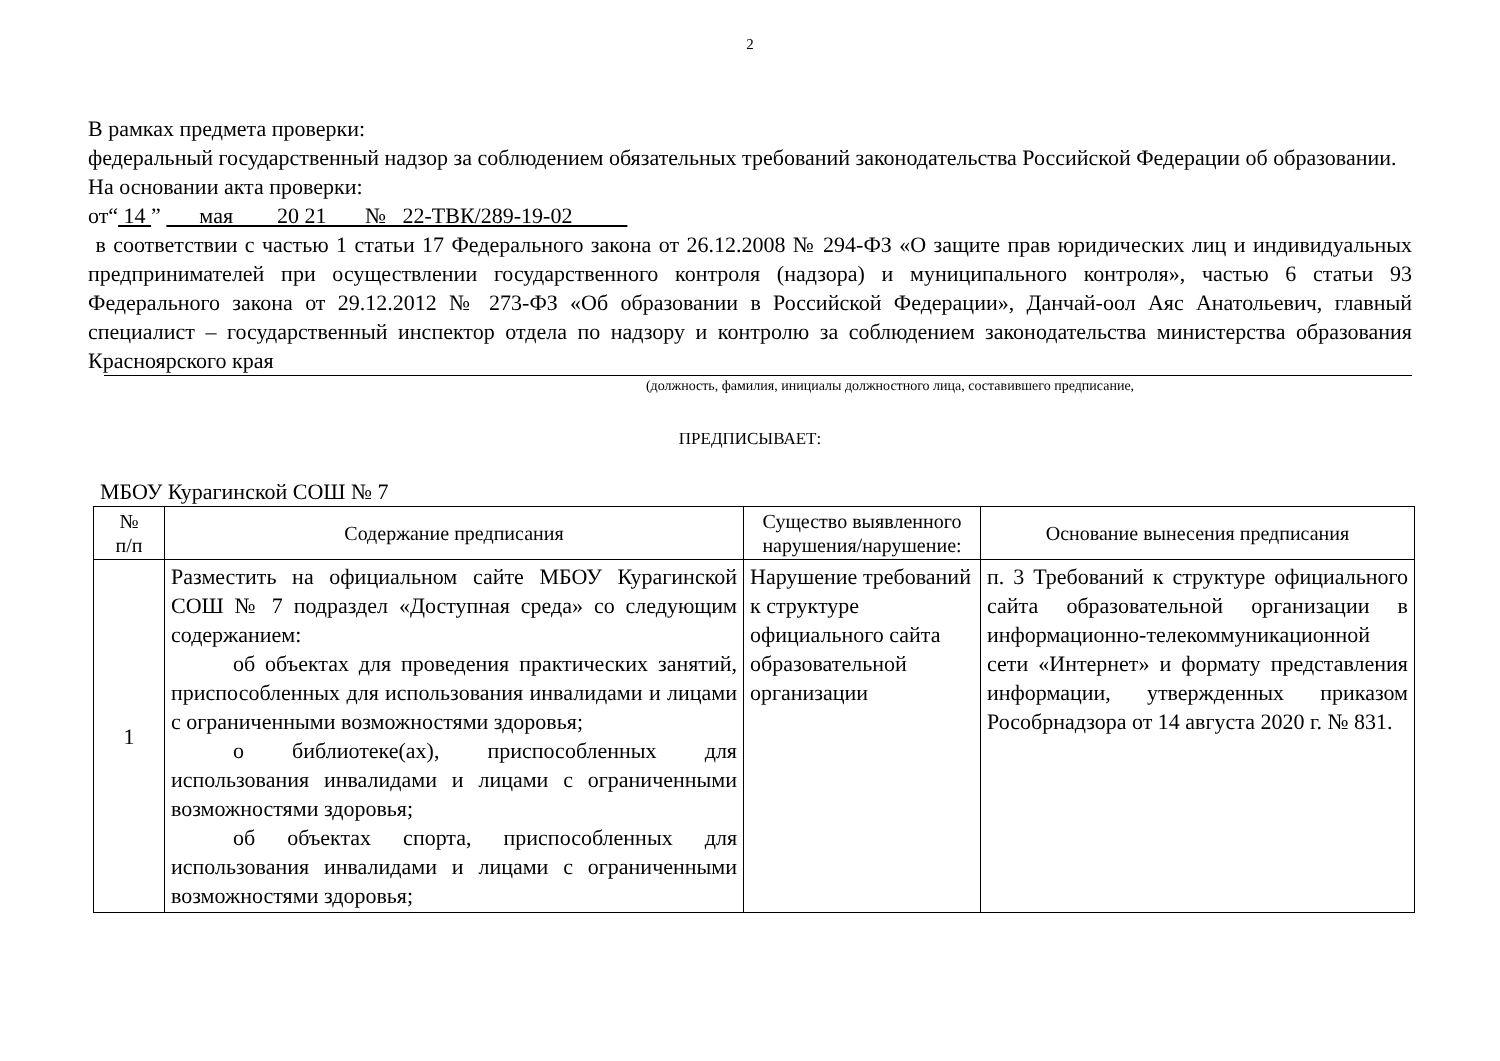2
В рамках предмета проверки:
федеральный государственный надзор за соблюдением обязательных требований законодательства Российской Федерации об образовании.
На основании акта проверки:
от“ 14 ” мая 20 21 № 22-ТВК/289-19-02
в соответствии с частью 1 статьи 17 Федерального закона от 26.12.2008 № 294-ФЗ «О защите прав юридических лиц и индивидуальных предпринимателей при осуществлении государственного контроля (надзора) и муниципального контроля», частью 6 статьи 93 Федерального закона от 29.12.2012 № 273-ФЗ «Об образовании в Российской Федерации», Данчай-оол Аяс Анатольевич, главный специалист – государственный инспектор отдела по надзору и контролю за соблюдением законодательства министерства образования Красноярского края
(должность, фамилия, инициалы должностного лица, составившего предписание,
ПРЕДПИСЫВАЕТ:
МБОУ Курагинской СОШ № 7
| № п/п | Содержание предписания | Существо выявленного нарушения/нарушение: | Основание вынесения предписания |
| --- | --- | --- | --- |
| 1 | Разместить на официальном сайте МБОУ Курагинской СОШ № 7 подраздел «Доступная среда» со следующим содержанием: об объектах для проведения практических занятий, приспособленных для использования инвалидами и лицами с ограниченными возможностями здоровья; о библиотеке(ах), приспособленных для использования инвалидами и лицами с ограниченными возможностями здоровья; об объектах спорта, приспособленных для использования инвалидами и лицами с ограниченными возможностями здоровья; | Нарушение требований к структуре официального сайта образовательной организации | п. 3 Требований к структуре официального сайта образовательной организации в информационно-телекоммуникационной сети «Интернет» и формату представления информации, утвержденных приказом Рособрнадзора от 14 августа 2020 г. № 831. |